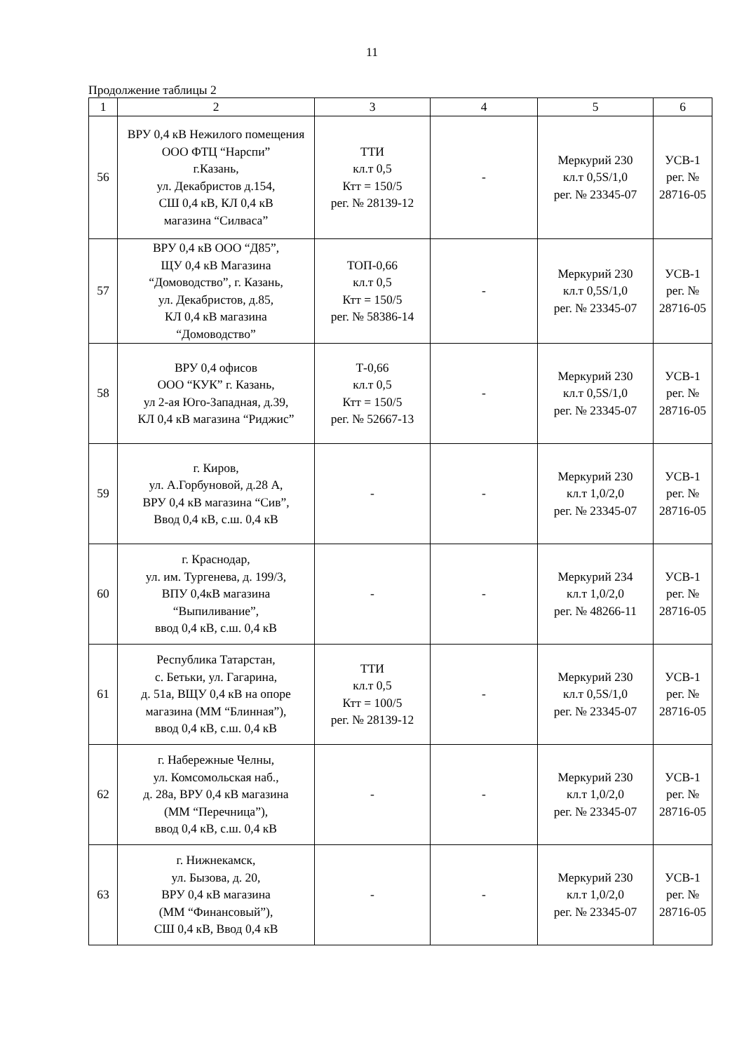11
Продолжение таблицы 2
| 1 | 2 | 3 | 4 | 5 | 6 |
| --- | --- | --- | --- | --- | --- |
| 56 | ВРУ 0,4 кВ Нежилого помещения ООО ФТЦ “Нарспи” г.Казань, ул. Декабристов д.154, СШ 0,4 кВ, КЛ 0,4 кВ магазина “Силваса” | ТТИ кл.т 0,5 Ктт = 150/5 рег. № 28139-12 | - | Меркурий 230 кл.т 0,5S/1,0 рег. № 23345-07 | УСВ-1 рег. № 28716-05 |
| 57 | ВРУ 0,4 кВ ООО “Д85”, ЩУ 0,4 кВ Магазина “Домоводство”, г. Казань, ул. Декабристов, д.85, КЛ 0,4 кВ магазина “Домоводство” | ТОП-0,66 кл.т 0,5 Ктт = 150/5 рег. № 58386-14 | - | Меркурий 230 кл.т 0,5S/1,0 рег. № 23345-07 | УСВ-1 рег. № 28716-05 |
| 58 | ВРУ 0,4 офисов ООО “КУК” г. Казань, ул 2-ая Юго-Западная, д.39, КЛ 0,4 кВ магазина “Риджис” | Т-0,66 кл.т 0,5 Ктт = 150/5 рег. № 52667-13 | - | Меркурий 230 кл.т 0,5S/1,0 рег. № 23345-07 | УСВ-1 рег. № 28716-05 |
| 59 | г. Киров, ул. А.Горбуновой, д.28 А, ВРУ 0,4 кВ магазина “Сив”, Ввод 0,4 кВ, с.ш. 0,4 кВ | - | - | Меркурий 230 кл.т 1,0/2,0 рег. № 23345-07 | УСВ-1 рег. № 28716-05 |
| 60 | г. Краснодар, ул. им. Тургенева, д. 199/3, ВПУ 0,4кВ магазина “Выпиливание”, ввод 0,4 кВ, с.ш. 0,4 кВ | - | - | Меркурий 234 кл.т 1,0/2,0 рег. № 48266-11 | УСВ-1 рег. № 28716-05 |
| 61 | Республика Татарстан, с. Бетьки, ул. Гагарина, д. 51а, ВЩУ 0,4 кВ на опоре магазина (ММ “Блинная”), ввод 0,4 кВ, с.ш. 0,4 кВ | ТТИ кл.т 0,5 Ктт = 100/5 рег. № 28139-12 | - | Меркурий 230 кл.т 0,5S/1,0 рег. № 23345-07 | УСВ-1 рег. № 28716-05 |
| 62 | г. Набережные Челны, ул. Комсомольская наб., д. 28а, ВРУ 0,4 кВ магазина (ММ “Перечница”), ввод 0,4 кВ, с.ш. 0,4 кВ | - | - | Меркурий 230 кл.т 1,0/2,0 рег. № 23345-07 | УСВ-1 рег. № 28716-05 |
| 63 | г. Нижнекамск, ул. Бызова, д. 20, ВРУ 0,4 кВ магазина (ММ “Финансовый”), СШ 0,4 кВ, Ввод 0,4 кВ | - | - | Меркурий 230 кл.т 1,0/2,0 рег. № 23345-07 | УСВ-1 рег. № 28716-05 |